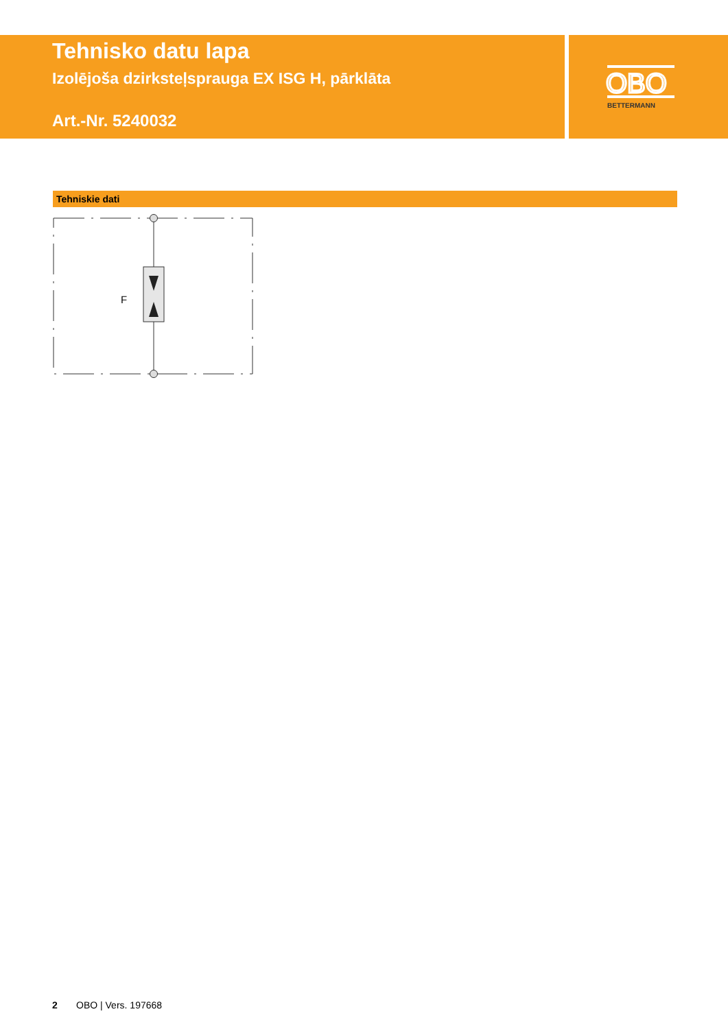OBO
BETTERMANN
Tehnisko datu lapa
Izolējoša dzirksteļsprauga EX ISG H, pārklāta
Art.-Nr. 5240032
Tehniskie dati
F
2 OBO | Vers. 197668